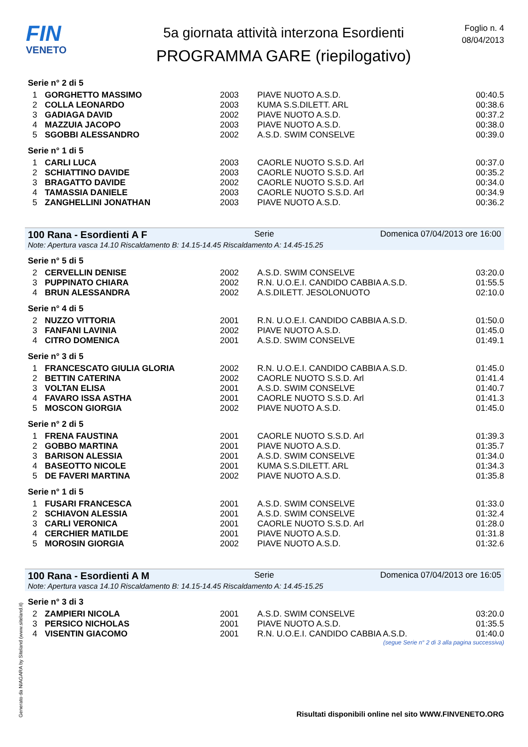FIN
VENETO
5a giornata attività interzona Esordienti
PROGRAMMA GARE (riepilogativo)
Foglio n. 4
08/04/2013
Serie n° 2 di 5
| 1 | GORGHETTO MASSIMO | 2003 | PIAVE NUOTO A.S.D. | 00:40.5 |
| 2 | COLLA LEONARDO | 2003 | KUMA S.S.DILETT. ARL | 00:38.6 |
| 3 | GADIAGA DAVID | 2002 | PIAVE NUOTO A.S.D. | 00:37.2 |
| 4 | MAZZUIA JACOPO | 2003 | PIAVE NUOTO A.S.D. | 00:38.0 |
| 5 | SGOBBI ALESSANDRO | 2002 | A.S.D. SWIM CONSELVE | 00:39.0 |
Serie n° 1 di 5
| 1 | CARLI LUCA | 2003 | CAORLE NUOTO S.S.D. Arl | 00:37.0 |
| 2 | SCHIATTINO DAVIDE | 2003 | CAORLE NUOTO S.S.D. Arl | 00:35.2 |
| 3 | BRAGATTO DAVIDE | 2002 | CAORLE NUOTO S.S.D. Arl | 00:34.0 |
| 4 | TAMASSIA DANIELE | 2003 | CAORLE NUOTO S.S.D. Arl | 00:34.9 |
| 5 | ZANGHELLINI JONATHAN | 2003 | PIAVE NUOTO A.S.D. | 00:36.2 |
100 Rana - Esordienti A F Serie Domenica 07/04/2013 ore 16:00
Note: Apertura vasca 14.10 Riscaldamento B: 14.15-14.45 Riscaldamento A: 14.45-15.25
Serie n° 5 di 5
| 2 | CERVELLIN DENISE | 2002 | A.S.D. SWIM CONSELVE | 03:20.0 |
| 3 | PUPPINATO CHIARA | 2002 | R.N. U.O.E.I. CANDIDO CABBIA A.S.D. | 01:55.5 |
| 4 | BRUN ALESSANDRA | 2002 | A.S.DILETT. JESOLONUOTO | 02:10.0 |
Serie n° 4 di 5
| 2 | NUZZO VITTORIA | 2001 | R.N. U.O.E.I. CANDIDO CABBIA A.S.D. | 01:50.0 |
| 3 | FANFANI LAVINIA | 2002 | PIAVE NUOTO A.S.D. | 01:45.0 |
| 4 | CITRO DOMENICA | 2001 | A.S.D. SWIM CONSELVE | 01:49.1 |
Serie n° 3 di 5
| 1 | FRANCESCATO GIULIA GLORIA | 2002 | R.N. U.O.E.I. CANDIDO CABBIA A.S.D. | 01:45.0 |
| 2 | BETTIN CATERINA | 2002 | CAORLE NUOTO S.S.D. Arl | 01:41.4 |
| 3 | VOLTAN ELISA | 2001 | A.S.D. SWIM CONSELVE | 01:40.7 |
| 4 | FAVARO ISSA ASTHA | 2001 | CAORLE NUOTO S.S.D. Arl | 01:41.3 |
| 5 | MOSCON GIORGIA | 2002 | PIAVE NUOTO A.S.D. | 01:45.0 |
Serie n° 2 di 5
| 1 | FRENA FAUSTINA | 2001 | CAORLE NUOTO S.S.D. Arl | 01:39.3 |
| 2 | GOBBO MARTINA | 2001 | PIAVE NUOTO A.S.D. | 01:35.7 |
| 3 | BARISON ALESSIA | 2001 | A.S.D. SWIM CONSELVE | 01:34.0 |
| 4 | BASEOTTO NICOLE | 2001 | KUMA S.S.DILETT. ARL | 01:34.3 |
| 5 | DE FAVERI MARTINA | 2002 | PIAVE NUOTO A.S.D. | 01:35.8 |
Serie n° 1 di 5
| 1 | FUSARI FRANCESCA | 2001 | A.S.D. SWIM CONSELVE | 01:33.0 |
| 2 | SCHIAVON ALESSIA | 2001 | A.S.D. SWIM CONSELVE | 01:32.4 |
| 3 | CARLI VERONICA | 2001 | CAORLE NUOTO S.S.D. Arl | 01:28.0 |
| 4 | CERCHIER MATILDE | 2001 | PIAVE NUOTO A.S.D. | 01:31.8 |
| 5 | MOROSIN GIORGIA | 2002 | PIAVE NUOTO A.S.D. | 01:32.6 |
100 Rana - Esordienti A M Serie Domenica 07/04/2013 ore 16:05
Note: Apertura vasca 14.10 Riscaldamento B: 14.15-14.45 Riscaldamento A: 14.45-15.25
Serie n° 3 di 3
| 2 | ZAMPIERI NICOLA | 2001 | A.S.D. SWIM CONSELVE | 03:20.0 |
| 3 | PERSICO NICHOLAS | 2001 | PIAVE NUOTO A.S.D. | 01:35.5 |
| 4 | VISENTIN GIACOMO | 2001 | R.N. U.O.E.I. CANDIDO CABBIA A.S.D. | 01:40.0 |
(segue Serie n° 2 di 3 alla pagina successiva)
Generato da NIAGARA by Siteland (www.siteland.it)
Risultati disponibili online nel sito WWW.FINVENETO.ORG